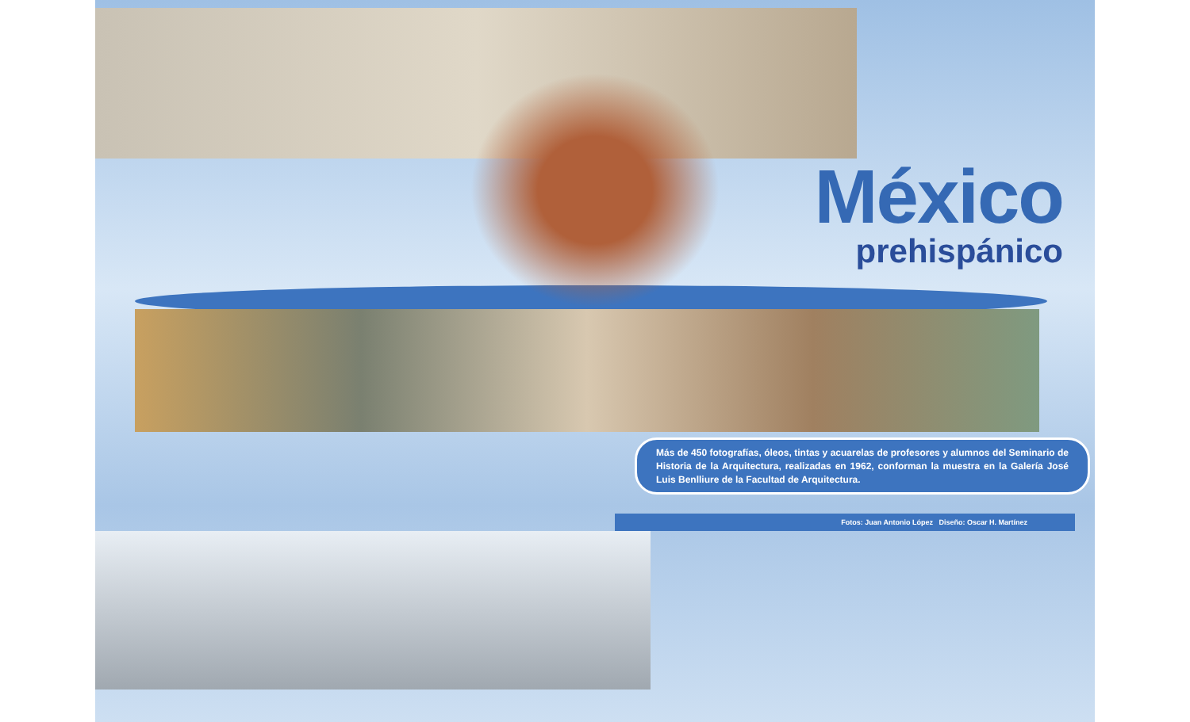México
prehispánico
Más de 450 fotografías, óleos, tintas y acuarelas de profesores y alumnos del Seminario de Historia de la Arquitectura, realizadas en 1962, conforman la muestra en la Galería José Luis Benlliure de la Facultad de Arquitectura.
Fotos: Juan Antonio López Diseño: Oscar H. Martínez